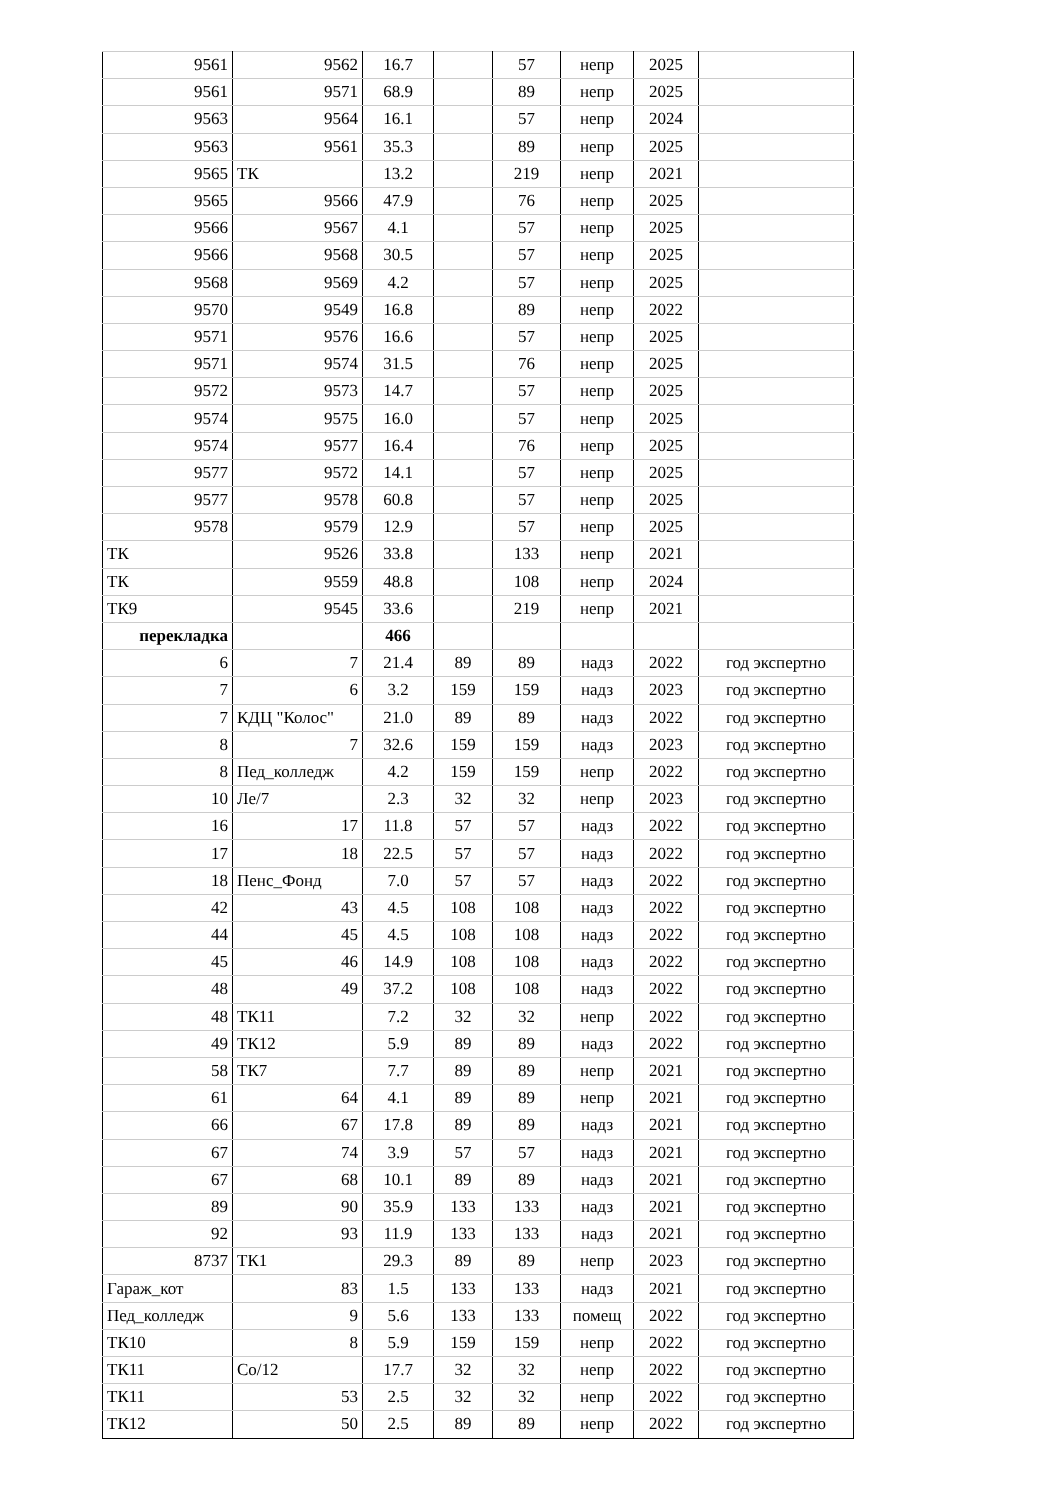| 9561 | 9562 | 16.7 | | 57 | непр | 2025 | |
| 9561 | 9571 | 68.9 | | 89 | непр | 2025 | |
| 9563 | 9564 | 16.1 | | 57 | непр | 2024 | |
| 9563 | 9561 | 35.3 | | 89 | непр | 2025 | |
| 9565 | ТК | 13.2 | | 219 | непр | 2021 | |
| 9565 | 9566 | 47.9 | | 76 | непр | 2025 | |
| 9566 | 9567 | 4.1 | | 57 | непр | 2025 | |
| 9566 | 9568 | 30.5 | | 57 | непр | 2025 | |
| 9568 | 9569 | 4.2 | | 57 | непр | 2025 | |
| 9570 | 9549 | 16.8 | | 89 | непр | 2022 | |
| 9571 | 9576 | 16.6 | | 57 | непр | 2025 | |
| 9571 | 9574 | 31.5 | | 76 | непр | 2025 | |
| 9572 | 9573 | 14.7 | | 57 | непр | 2025 | |
| 9574 | 9575 | 16.0 | | 57 | непр | 2025 | |
| 9574 | 9577 | 16.4 | | 76 | непр | 2025 | |
| 9577 | 9572 | 14.1 | | 57 | непр | 2025 | |
| 9577 | 9578 | 60.8 | | 57 | непр | 2025 | |
| 9578 | 9579 | 12.9 | | 57 | непр | 2025 | |
| ТК | 9526 | 33.8 | | 133 | непр | 2021 | |
| ТК | 9559 | 48.8 | | 108 | непр | 2024 | |
| ТК9 | 9545 | 33.6 | | 219 | непр | 2021 | |
| перекладка | | 466 | | | | | |
| 6 | 7 | 21.4 | 89 | 89 | надз | 2022 | год экспертно |
| 7 | 6 | 3.2 | 159 | 159 | надз | 2023 | год экспертно |
| 7 | КДЦ "Колос" | 21.0 | 89 | 89 | надз | 2022 | год экспертно |
| 8 | 7 | 32.6 | 159 | 159 | надз | 2023 | год экспертно |
| 8 | Пед_колледж | 4.2 | 159 | 159 | непр | 2022 | год экспертно |
| 10 | Ле/7 | 2.3 | 32 | 32 | непр | 2023 | год экспертно |
| 16 | 17 | 11.8 | 57 | 57 | надз | 2022 | год экспертно |
| 17 | 18 | 22.5 | 57 | 57 | надз | 2022 | год экспертно |
| 18 | Пенс_Фонд | 7.0 | 57 | 57 | надз | 2022 | год экспертно |
| 42 | 43 | 4.5 | 108 | 108 | надз | 2022 | год экспертно |
| 44 | 45 | 4.5 | 108 | 108 | надз | 2022 | год экспертно |
| 45 | 46 | 14.9 | 108 | 108 | надз | 2022 | год экспертно |
| 48 | 49 | 37.2 | 108 | 108 | надз | 2022 | год экспертно |
| 48 | ТК11 | 7.2 | 32 | 32 | непр | 2022 | год экспертно |
| 49 | ТК12 | 5.9 | 89 | 89 | надз | 2022 | год экспертно |
| 58 | ТК7 | 7.7 | 89 | 89 | непр | 2021 | год экспертно |
| 61 | 64 | 4.1 | 89 | 89 | непр | 2021 | год экспертно |
| 66 | 67 | 17.8 | 89 | 89 | надз | 2021 | год экспертно |
| 67 | 74 | 3.9 | 57 | 57 | надз | 2021 | год экспертно |
| 67 | 68 | 10.1 | 89 | 89 | надз | 2021 | год экспертно |
| 89 | 90 | 35.9 | 133 | 133 | надз | 2021 | год экспертно |
| 92 | 93 | 11.9 | 133 | 133 | надз | 2021 | год экспертно |
| 8737 | ТК1 | 29.3 | 89 | 89 | непр | 2023 | год экспертно |
| Гараж_кот | 83 | 1.5 | 133 | 133 | надз | 2021 | год экспертно |
| Пед_колледж | 9 | 5.6 | 133 | 133 | помещ | 2022 | год экспертно |
| ТК10 | 8 | 5.9 | 159 | 159 | непр | 2022 | год экспертно |
| ТК11 | Со/12 | 17.7 | 32 | 32 | непр | 2022 | год экспертно |
| ТК11 | 53 | 2.5 | 32 | 32 | непр | 2022 | год экспертно |
| ТК12 | 50 | 2.5 | 89 | 89 | непр | 2022 | год экспертно |